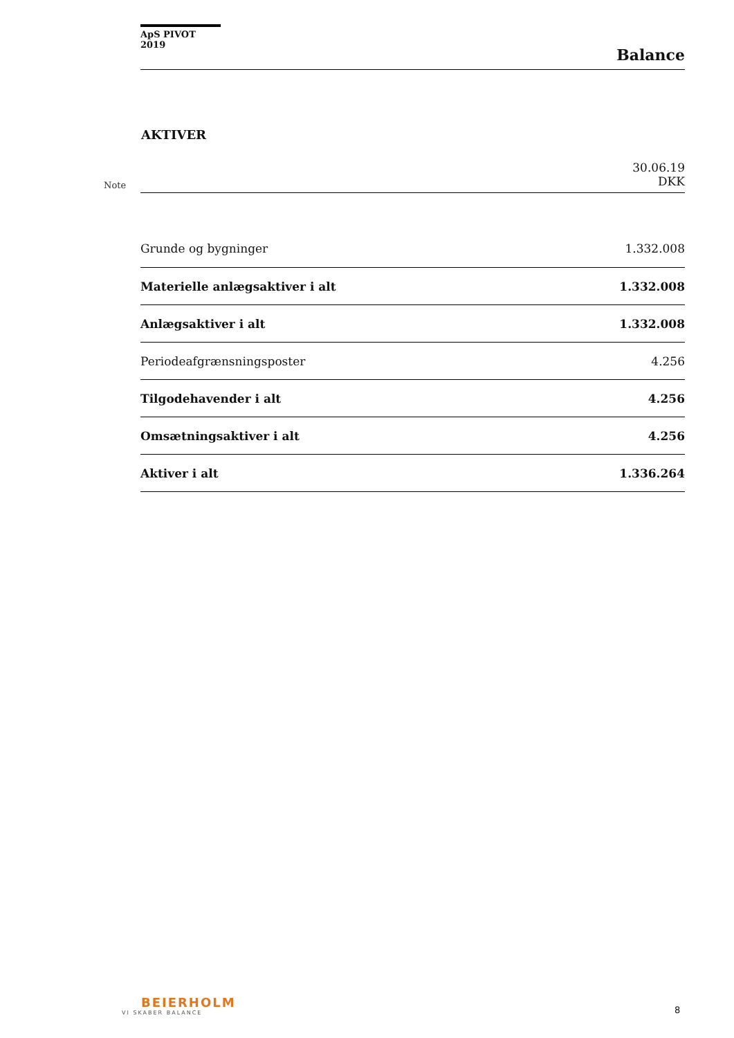ApS PIVOT 2019
Balance
AKTIVER
| Note | | 30.06.19 DKK |
| | Grunde og bygninger | 1.332.008 |
| | Materielle anlægsaktiver i alt | 1.332.008 |
| | Anlægsaktiver i alt | 1.332.008 |
| | Periodeafgrænsningsposter | 4.256 |
| | Tilgodehavender i alt | 4.256 |
| | Omsætningsaktiver i alt | 4.256 |
| | Aktiver i alt | 1.336.264 |
BEIERHOLM
VI SKABER BALANCE
8